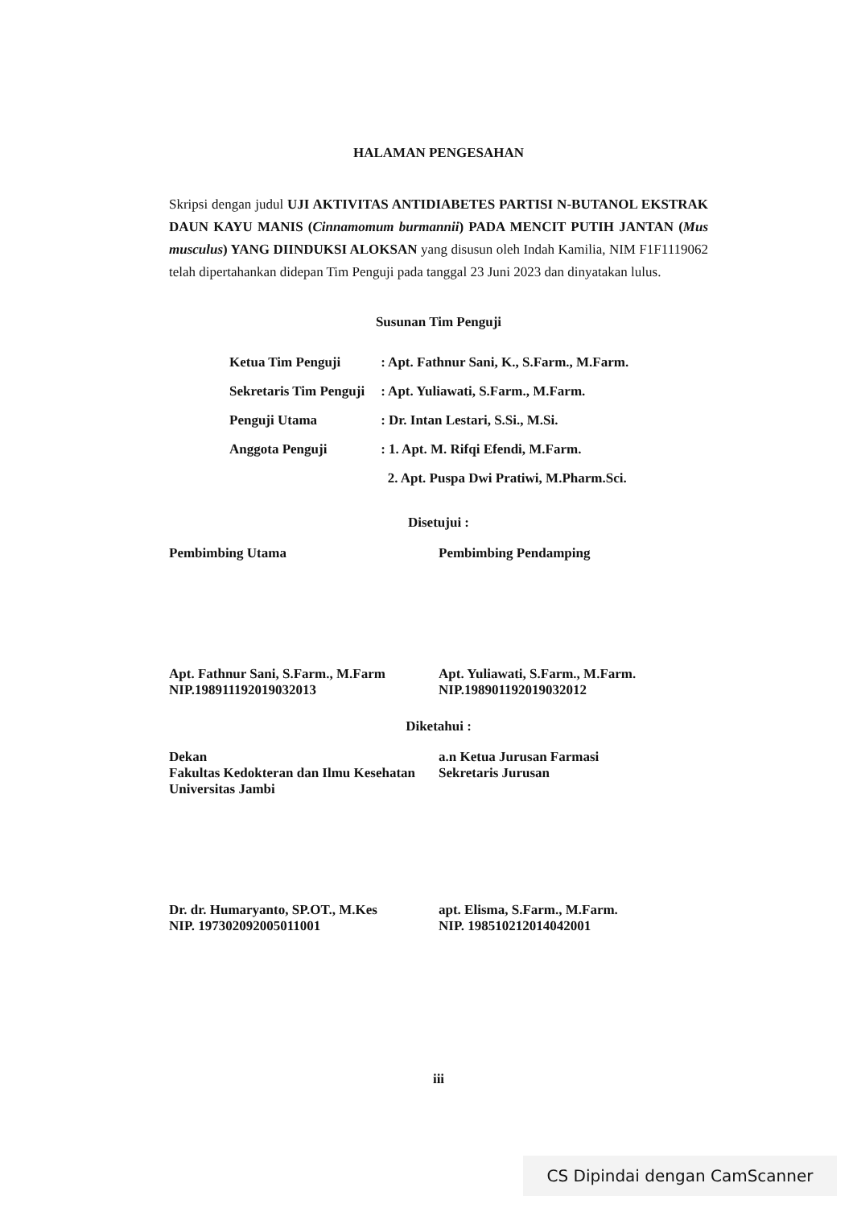HALAMAN PENGESAHAN
Skripsi dengan judul UJI AKTIVITAS ANTIDIABETES PARTISI N-BUTANOL EKSTRAK DAUN KAYU MANIS (Cinnamomum burmannii) PADA MENCIT PUTIH JANTAN (Mus musculus) YANG DIINDUKSI ALOKSAN yang disusun oleh Indah Kamilia, NIM F1F1119062 telah dipertahankan didepan Tim Penguji pada tanggal 23 Juni 2023 dan dinyatakan lulus.
Susunan Tim Penguji
| Ketua Tim Penguji | : Apt. Fathnur Sani, K., S.Farm., M.Farm. |
| Sekretaris Tim Penguji | : Apt. Yuliawati, S.Farm., M.Farm. |
| Penguji Utama | : Dr. Intan Lestari, S.Si., M.Si. |
| Anggota Penguji | : 1. Apt. M. Rifqi Efendi, M.Farm. |
| | 2. Apt. Puspa Dwi Pratiwi, M.Pharm.Sci. |
Disetujui :
Pembimbing Utama Pembimbing Pendamping
Apt. Fathnur Sani, S.Farm., M.Farm
NIP.198911192019032013
Apt. Yuliawati, S.Farm., M.Farm.
NIP.198901192019032012
Diketahui :
Dekan
Fakultas Kedokteran dan Ilmu Kesehatan
Universitas Jambi
a.n Ketua Jurusan Farmasi
Sekretaris Jurusan
Dr. dr. Humaryanto, SP.OT., M.Kes
NIP. 197302092005011001
apt. Elisma, S.Farm., M.Farm.
NIP. 198510212014042001
iii
CS Dipindai dengan CamScanner